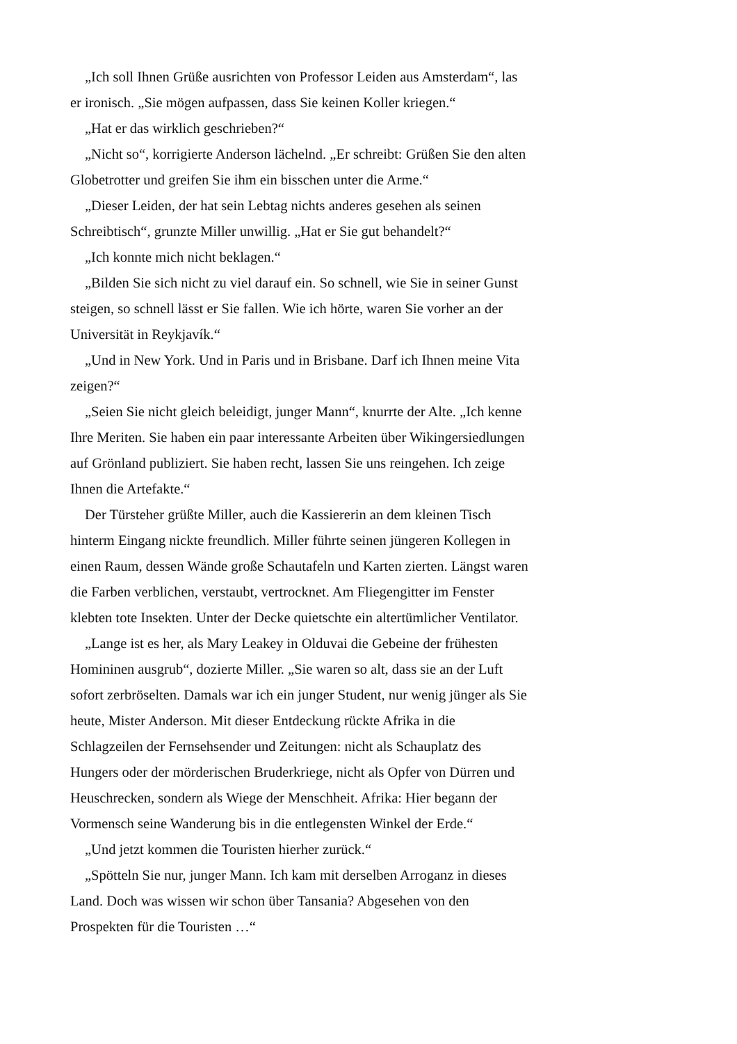„Ich soll Ihnen Grüße ausrichten von Professor Leiden aus Amsterdam“, las er ironisch. „Sie mögen aufpassen, dass Sie keinen Koller kriegen.“
„Hat er das wirklich geschrieben?“
„Nicht so“, korrigierte Anderson lächelnd. „Er schreibt: Grüßen Sie den alten Globetrotter und greifen Sie ihm ein bisschen unter die Arme.“
„Dieser Leiden, der hat sein Lebtag nichts anderes gesehen als seinen Schreibtisch“, grunzte Miller unwillig. „Hat er Sie gut behandelt?“
„Ich konnte mich nicht beklagen.“
„Bilden Sie sich nicht zu viel darauf ein. So schnell, wie Sie in seiner Gunst steigen, so schnell lässt er Sie fallen. Wie ich hörte, waren Sie vorher an der Universität in Reykjavík.“
„Und in New York. Und in Paris und in Brisbane. Darf ich Ihnen meine Vita zeigen?“
„Seien Sie nicht gleich beleidigt, junger Mann“, knurrte der Alte. „Ich kenne Ihre Meriten. Sie haben ein paar interessante Arbeiten über Wikingersiedlungen auf Grönland publiziert. Sie haben recht, lassen Sie uns reingehen. Ich zeige Ihnen die Artefakte.“
Der Türsteher grüßte Miller, auch die Kassiererin an dem kleinen Tisch hinterm Eingang nickte freundlich. Miller führte seinen jüngeren Kollegen in einen Raum, dessen Wände große Schautafeln und Karten zierten. Längst waren die Farben verblichen, verstaubt, vertrocknet. Am Fliegengitter im Fenster klebten tote Insekten. Unter der Decke quietschte ein altertümlicher Ventilator.
„Lange ist es her, als Mary Leakey in Olduvai die Gebeine der frühesten Homininen ausgrub“, dozierte Miller. „Sie waren so alt, dass sie an der Luft sofort zerbröselten. Damals war ich ein junger Student, nur wenig jünger als Sie heute, Mister Anderson. Mit dieser Entdeckung rückte Afrika in die Schlagzeilen der Fernsehsender und Zeitungen: nicht als Schauplatz des Hungers oder der mörderischen Bruderkriege, nicht als Opfer von Dürren und Heuschrecken, sondern als Wiege der Menschheit. Afrika: Hier begann der Vormensch seine Wanderung bis in die entlegensten Winkel der Erde.“
„Und jetzt kommen die Touristen hierher zurück.“
„Spötteln Sie nur, junger Mann. Ich kam mit derselben Arroganz in dieses Land. Doch was wissen wir schon über Tansania? Abgesehen von den Prospekten für die Touristen …“